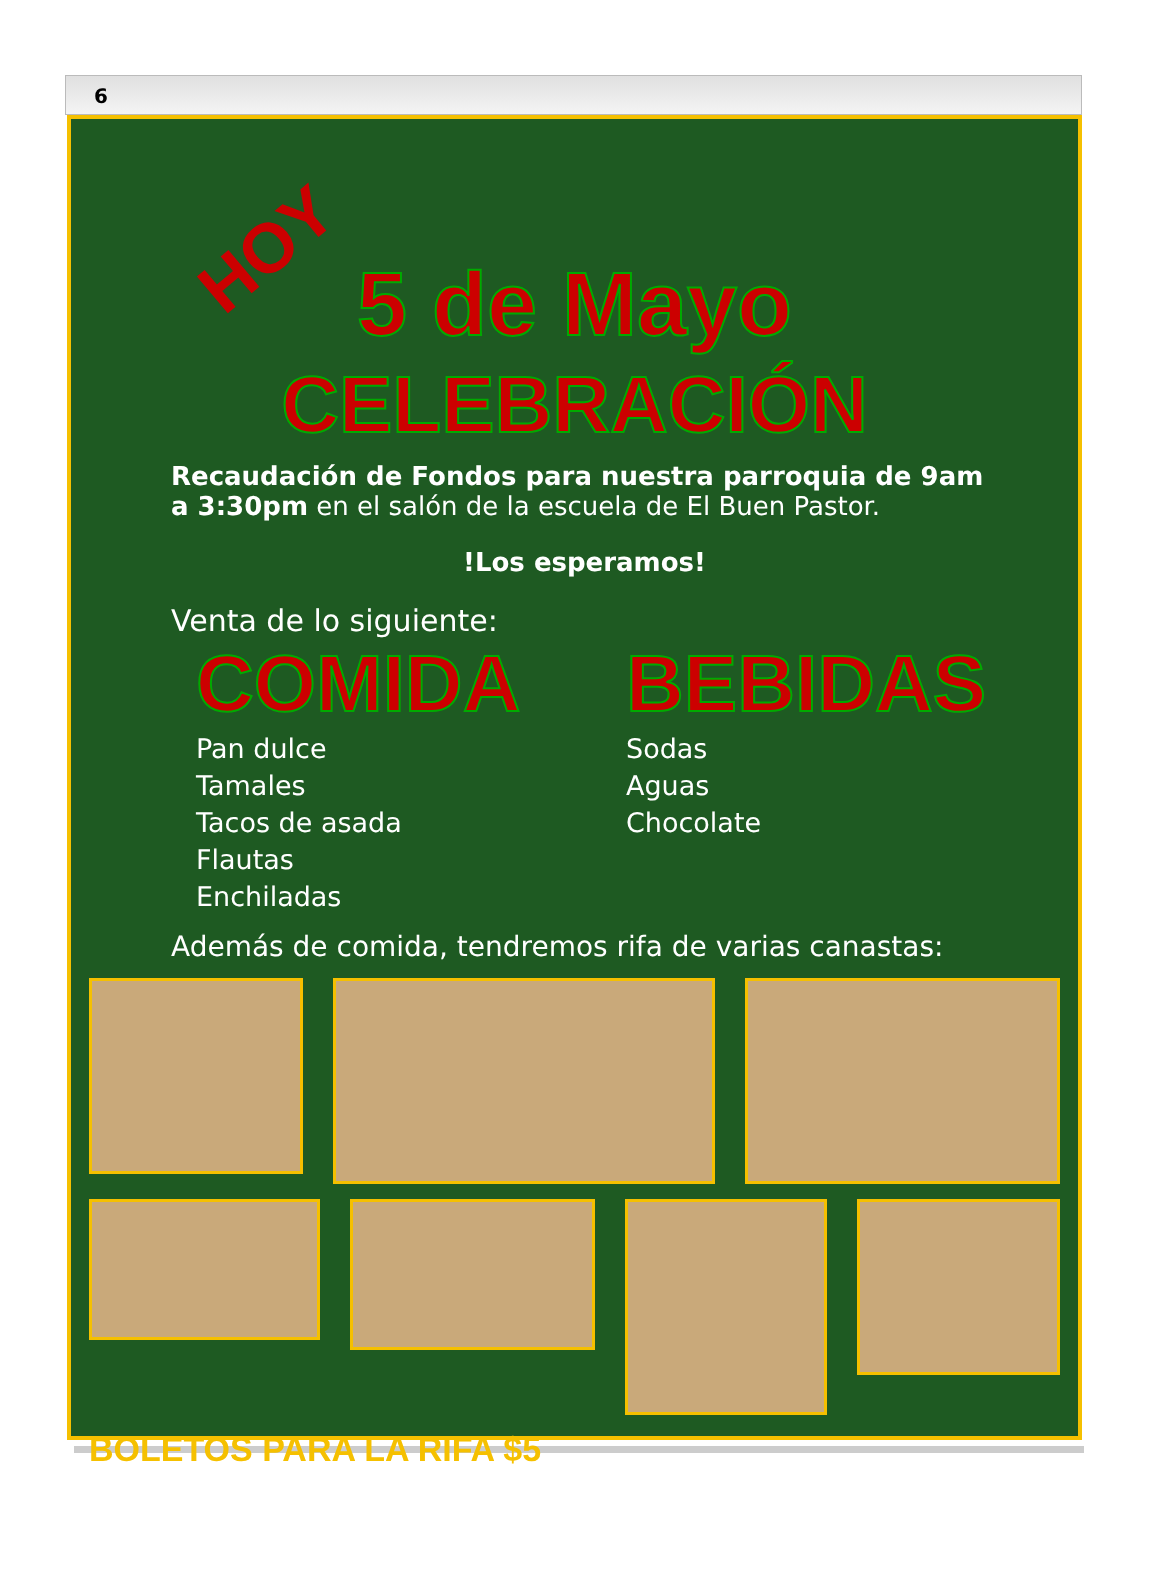6
HOY
5 de Mayo
CELEBRACIÓN
Recaudación de Fondos para nuestra parroquia de 9am a 3:30pm en el salón de la escuela de El Buen Pastor.
!Los esperamos!
Venta de lo siguiente:
COMIDA
Pan dulce
Tamales
Tacos de asada
Flautas
Enchiladas
BEBIDAS
Sodas
Aguas
Chocolate
Además de comida, tendremos rifa de varias canastas:
BOLETOS PARA LA RIFA $5